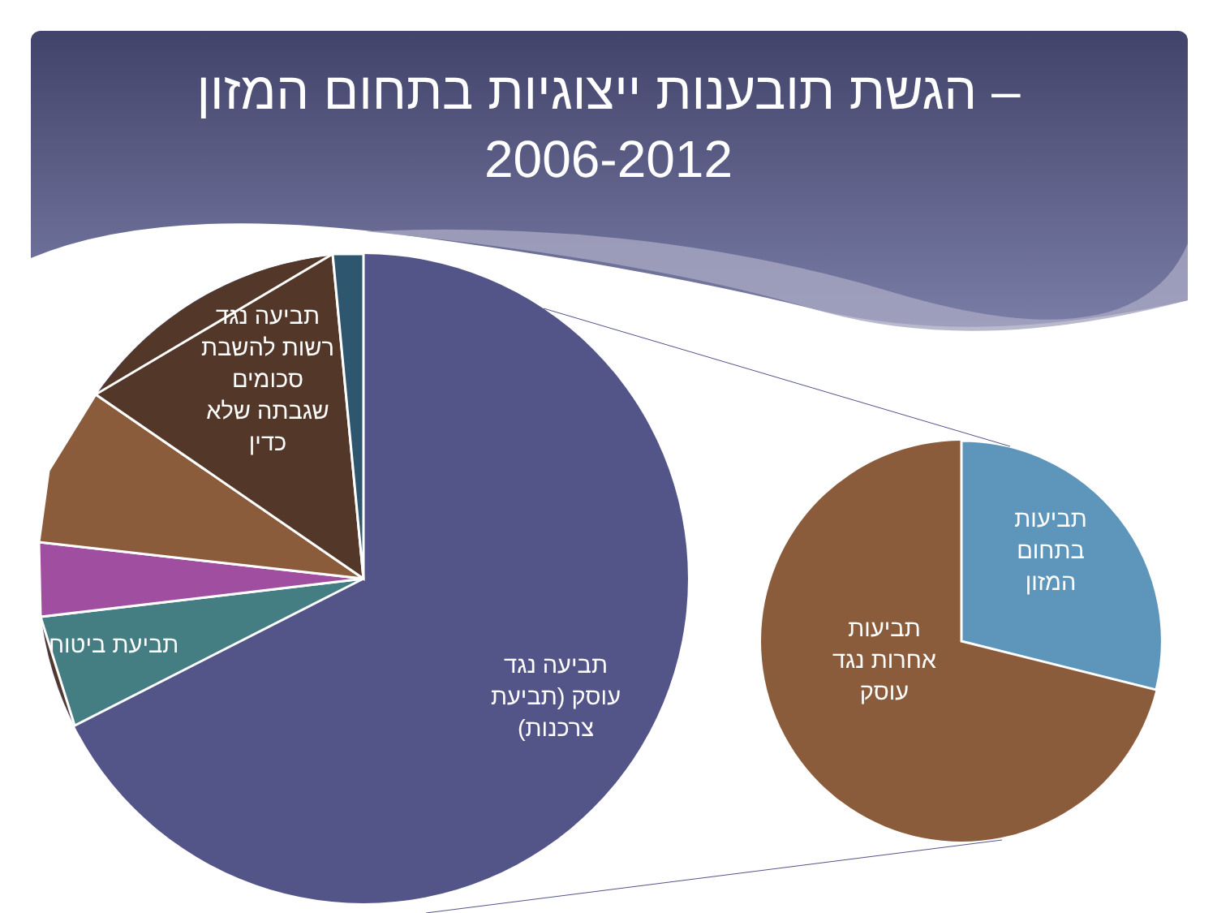הגשת תובענות ייצוגיות בתחום המזון –
2006-2012
תביעה נגד רשות להשבת סכומים שגבתה שלא כדין
תביעת ביטוח
תביעה נגד עוסק (תביעת צרכנות)
תביעות בתחום המזון
תביעות אחרות נגד עוסק